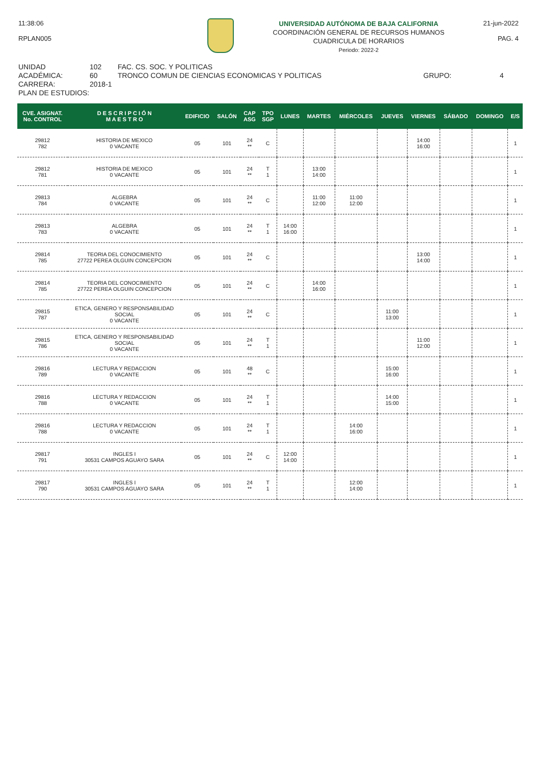11:38:06
RPLAN005
UNIVERSIDAD AUTÓNOMA DE BAJA CALIFORNIA
COORDINACIÓN GENERAL DE RECURSOS HUMANOS
CUADRICULA DE HORARIOS
Periodo: 2022-2
21-jun-2022
PAG. 4
UNIDAD ACADÉMICA:
CARRERA:
PLAN DE ESTUDIOS:
102
60
2018-1
FAC. CS. SOC. Y POLITICAS
TRONCO COMUN DE CIENCIAS ECONOMICAS Y POLITICAS
GRUPO:
4
| CVE. ASIGNAT. No. CONTROL | D E S C R I P C I Ó N M A E S T R O | EDIFICIO | SALÓN | CAP ASG | TPO SGP | LUNES | MARTES | MIÉRCOLES | JUEVES | VIERNES | SÁBADO | DOMINGO | E/S |
| --- | --- | --- | --- | --- | --- | --- | --- | --- | --- | --- | --- | --- | --- |
| 29812 782 | HISTORIA DE MEXICO 0 VACANTE | 05 | 101 | 24 ** | C | | | | | 14:00 16:00 | | | 1 |
| 29812 781 | HISTORIA DE MEXICO 0 VACANTE | 05 | 101 | 24 ** | T 1 | | 13:00 14:00 | | | | | | 1 |
| 29813 784 | ALGEBRA 0 VACANTE | 05 | 101 | 24 ** | C | | 11:00 12:00 | 11:00 12:00 | | | | | 1 |
| 29813 783 | ALGEBRA 0 VACANTE | 05 | 101 | 24 ** | T 1 | 14:00 16:00 | | | | | | | 1 |
| 29814 785 | TEORIA DEL CONOCIMIENTO 27722 PEREA OLGUIN CONCEPCION | 05 | 101 | 24 ** | C | | | | | 13:00 14:00 | | | 1 |
| 29814 785 | TEORIA DEL CONOCIMIENTO 27722 PEREA OLGUIN CONCEPCION | 05 | 101 | 24 ** | C | | 14:00 16:00 | | | | | | 1 |
| 29815 787 | ETICA, GENERO Y RESPONSABILIDAD SOCIAL 0 VACANTE | 05 | 101 | 24 ** | C | | | | 11:00 13:00 | | | | 1 |
| 29815 786 | ETICA, GENERO Y RESPONSABILIDAD SOCIAL 0 VACANTE | 05 | 101 | 24 ** | T 1 | | | | | 11:00 12:00 | | | 1 |
| 29816 789 | LECTURA Y REDACCION 0 VACANTE | 05 | 101 | 48 ** | C | | | | 15:00 16:00 | | | | 1 |
| 29816 788 | LECTURA Y REDACCION 0 VACANTE | 05 | 101 | 24 ** | T 1 | | | | 14:00 15:00 | | | | 1 |
| 29816 788 | LECTURA Y REDACCION 0 VACANTE | 05 | 101 | 24 ** | T 1 | | | 14:00 16:00 | | | | | 1 |
| 29817 791 | INGLES I 30531 CAMPOS AGUAYO SARA | 05 | 101 | 24 ** | C | 12:00 14:00 | | | | | | | 1 |
| 29817 790 | INGLES I 30531 CAMPOS AGUAYO SARA | 05 | 101 | 24 ** | T 1 | | | 12:00 14:00 | | | | | 1 |